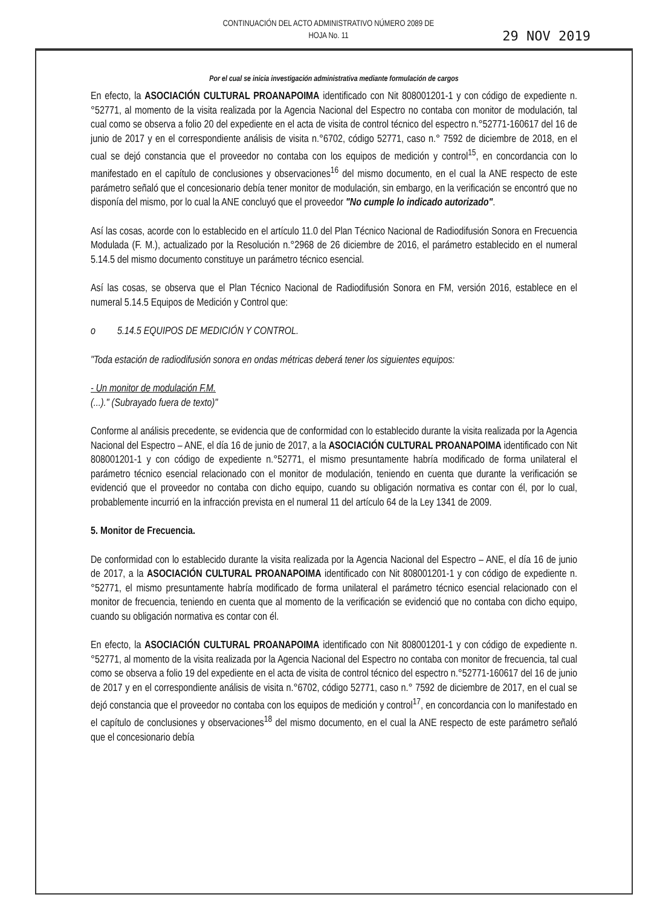CONTINUACIÓN DEL ACTO ADMINISTRATIVO NÚMERO 2089 DE
HOJA No. 11
29 NOV 2019
Por el cual se inicia investigación administrativa mediante formulación de cargos
En efecto, la ASOCIACIÓN CULTURAL PROANAPOIMA identificado con Nit 808001201-1 y con código de expediente n.°52771, al momento de la visita realizada por la Agencia Nacional del Espectro no contaba con monitor de modulación, tal cual como se observa a folio 20 del expediente en el acta de visita de control técnico del espectro n.°52771-160617 del 16 de junio de 2017 y en el correspondiente análisis de visita n.°6702, código 52771, caso n.° 7592 de diciembre de 2018, en el cual se dejó constancia que el proveedor no contaba con los equipos de medición y control<sup>15</sup>, en concordancia con lo manifestado en el capítulo de conclusiones y observaciones<sup>16</sup> del mismo documento, en el cual la ANE respecto de este parámetro señaló que el concesionario debía tener monitor de modulación, sin embargo, en la verificación se encontró que no disponía del mismo, por lo cual la ANE concluyó que el proveedor "No cumple lo indicado autorizado".
Así las cosas, acorde con lo establecido en el artículo 11.0 del Plan Técnico Nacional de Radiodifusión Sonora en Frecuencia Modulada (F. M.), actualizado por la Resolución n.°2968 de 26 diciembre de 2016, el parámetro establecido en el numeral 5.14.5 del mismo documento constituye un parámetro técnico esencial.
Así las cosas, se observa que el Plan Técnico Nacional de Radiodifusión Sonora en FM, versión 2016, establece en el numeral 5.14.5 Equipos de Medición y Control que:
o 5.14.5 EQUIPOS DE MEDICIÓN Y CONTROL.
"Toda estación de radiodifusión sonora en ondas métricas deberá tener los siguientes equipos:
- Un monitor de modulación F.M.
(...)." (Subrayado fuera de texto)"
Conforme al análisis precedente, se evidencia que de conformidad con lo establecido durante la visita realizada por la Agencia Nacional del Espectro – ANE, el día 16 de junio de 2017, a la ASOCIACIÓN CULTURAL PROANAPOIMA identificado con Nit 808001201-1 y con código de expediente n.°52771, el mismo presuntamente habría modificado de forma unilateral el parámetro técnico esencial relacionado con el monitor de modulación, teniendo en cuenta que durante la verificación se evidenció que el proveedor no contaba con dicho equipo, cuando su obligación normativa es contar con él, por lo cual, probablemente incurrió en la infracción prevista en el numeral 11 del artículo 64 de la Ley 1341 de 2009.
5. Monitor de Frecuencia.
De conformidad con lo establecido durante la visita realizada por la Agencia Nacional del Espectro – ANE, el día 16 de junio de 2017, a la ASOCIACIÓN CULTURAL PROANAPOIMA identificado con Nit 808001201-1 y con código de expediente n.°52771, el mismo presuntamente habría modificado de forma unilateral el parámetro técnico esencial relacionado con el monitor de frecuencia, teniendo en cuenta que al momento de la verificación se evidenció que no contaba con dicho equipo, cuando su obligación normativa es contar con él.
En efecto, la ASOCIACIÓN CULTURAL PROANAPOIMA identificado con Nit 808001201-1 y con código de expediente n.°52771, al momento de la visita realizada por la Agencia Nacional del Espectro no contaba con monitor de frecuencia, tal cual como se observa a folio 19 del expediente en el acta de visita de control técnico del espectro n.°52771-160617 del 16 de junio de 2017 y en el correspondiente análisis de visita n.°6702, código 52771, caso n.° 7592 de diciembre de 2017, en el cual se dejó constancia que el proveedor no contaba con los equipos de medición y control<sup>17</sup>, en concordancia con lo manifestado en el capítulo de conclusiones y observaciones<sup>18</sup> del mismo documento, en el cual la ANE respecto de este parámetro señaló que el concesionario debía